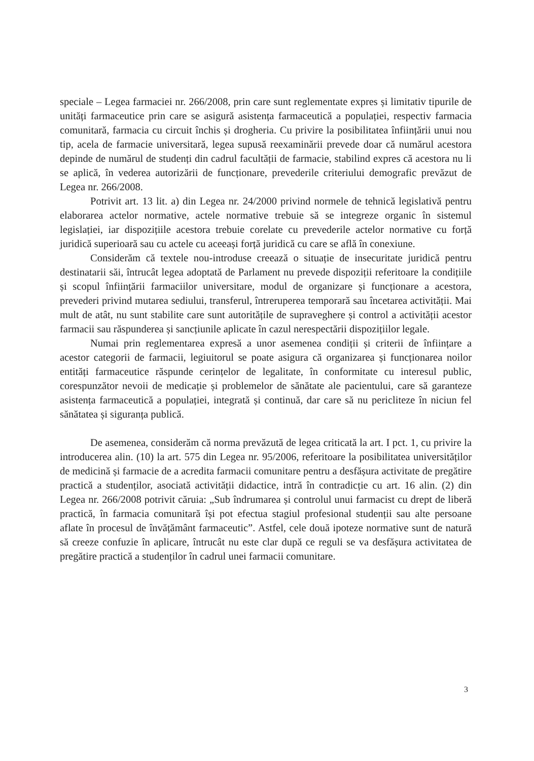speciale – Legea farmaciei nr. 266/2008, prin care sunt reglementate expres și limitativ tipurile de unități farmaceutice prin care se asigură asistența farmaceutică a populației, respectiv farmacia comunitară, farmacia cu circuit închis și drogheria. Cu privire la posibilitatea înființării unui nou tip, acela de farmacie universitară, legea supusă reexaminării prevede doar că numărul acestora depinde de numărul de studenți din cadrul facultății de farmacie, stabilind expres că acestora nu li se aplică, în vederea autorizării de funcționare, prevederile criteriului demografic prevăzut de Legea nr. 266/2008.
Potrivit art. 13 lit. a) din Legea nr. 24/2000 privind normele de tehnică legislativă pentru elaborarea actelor normative, actele normative trebuie să se integreze organic în sistemul legislației, iar dispozițiile acestora trebuie corelate cu prevederile actelor normative cu forță juridică superioară sau cu actele cu aceeași forță juridică cu care se află în conexiune.
Considerăm că textele nou-introduse creează o situație de insecuritate juridică pentru destinatarii săi, întrucât legea adoptată de Parlament nu prevede dispoziții referitoare la condițiile și scopul înființării farmaciilor universitare, modul de organizare și funcționare a acestora, prevederi privind mutarea sediului, transferul, întreruperea temporară sau încetarea activității. Mai mult de atât, nu sunt stabilite care sunt autoritățile de supraveghere și control a activității acestor farmacii sau răspunderea și sancțiunile aplicate în cazul nerespectării dispozițiilor legale.
Numai prin reglementarea expresă a unor asemenea condiții și criterii de înființare a acestor categorii de farmacii, legiuitorul se poate asigura că organizarea și funcționarea noilor entități farmaceutice răspunde cerințelor de legalitate, în conformitate cu interesul public, corespunzător nevoii de medicație și problemelor de sănătate ale pacientului, care să garanteze asistența farmaceutică a populației, integrată și continuă, dar care să nu pericliteze în niciun fel sănătatea și siguranța publică.
De asemenea, considerăm că norma prevăzută de legea criticată la art. I pct. 1, cu privire la introducerea alin. (10) la art. 575 din Legea nr. 95/2006, referitoare la posibilitatea universităților de medicină și farmacie de a acredita farmacii comunitare pentru a desfășura activitate de pregătire practică a studenților, asociată activității didactice, intră în contradicție cu art. 16 alin. (2) din Legea nr. 266/2008 potrivit căruia: „Sub îndrumarea și controlul unui farmacist cu drept de liberă practică, în farmacia comunitară își pot efectua stagiul profesional studenții sau alte persoane aflate în procesul de învățământ farmaceutic”. Astfel, cele două ipoteze normative sunt de natură să creeze confuzie în aplicare, întrucât nu este clar după ce reguli se va desfășura activitatea de pregătire practică a studenților în cadrul unei farmacii comunitare.
3